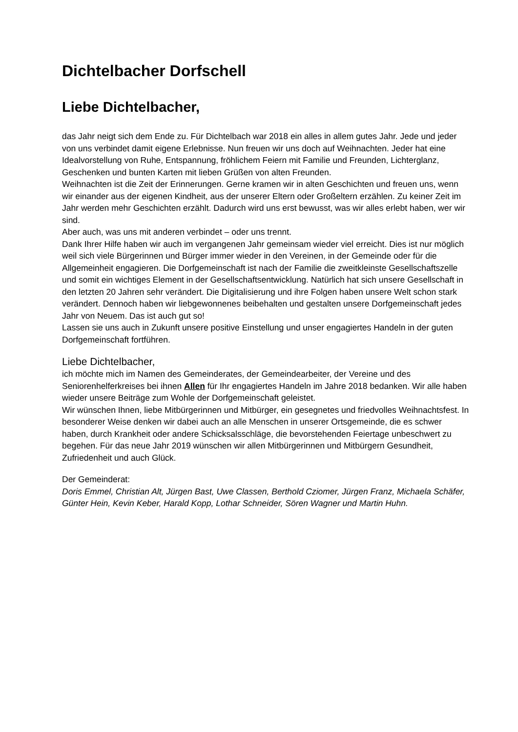Dichtelbacher Dorfschell
Liebe Dichtelbacher,
das Jahr neigt sich dem Ende zu. Für Dichtelbach war 2018 ein alles in allem gutes Jahr. Jede und jeder von uns verbindet damit eigene Erlebnisse. Nun freuen wir uns doch auf Weihnachten. Jeder hat eine Idealvorstellung von Ruhe, Entspannung, fröhlichem Feiern mit Familie und Freunden, Lichterglanz, Geschenken und bunten Karten mit lieben Grüßen von alten Freunden.
Weihnachten ist die Zeit der Erinnerungen. Gerne kramen wir in alten Geschichten und freuen uns, wenn wir einander aus der eigenen Kindheit, aus der unserer Eltern oder Großeltern erzählen. Zu keiner Zeit im Jahr werden mehr Geschichten erzählt. Dadurch wird uns erst bewusst, was wir alles erlebt haben, wer wir sind.
Aber auch, was uns mit anderen verbindet – oder uns trennt.
Dank Ihrer Hilfe haben wir auch im vergangenen Jahr gemeinsam wieder viel erreicht. Dies ist nur möglich weil sich viele Bürgerinnen und Bürger immer wieder in den Vereinen, in der Gemeinde oder für die Allgemeinheit engagieren. Die Dorfgemeinschaft ist nach der Familie die zweitkleinste Gesellschaftszelle und somit ein wichtiges Element in der Gesellschaftsentwicklung. Natürlich hat sich unsere Gesellschaft in den letzten 20 Jahren sehr verändert. Die Digitalisierung und ihre Folgen haben unsere Welt schon stark verändert. Dennoch haben wir liebgewonnenes beibehalten und gestalten unsere Dorfgemeinschaft jedes Jahr von Neuem. Das ist auch gut so!
Lassen sie uns auch in Zukunft unsere positive Einstellung und unser engagiertes Handeln in der guten Dorfgemeinschaft fortführen.
Liebe Dichtelbacher,
ich möchte mich im Namen des Gemeinderates, der Gemeindearbeiter, der Vereine und des Seniorenhelferkreises bei ihnen Allen für Ihr engagiertes Handeln im Jahre 2018 bedanken. Wir alle haben wieder unsere Beiträge zum Wohle der Dorfgemeinschaft geleistet.
Wir wünschen Ihnen, liebe Mitbürgerinnen und Mitbürger, ein gesegnetes und friedvolles Weihnachtsfest. In besonderer Weise denken wir dabei auch an alle Menschen in unserer Ortsgemeinde, die es schwer haben, durch Krankheit oder andere Schicksalsschläge, die bevorstehenden Feiertage unbeschwert zu begehen. Für das neue Jahr 2019 wünschen wir allen Mitbürgerinnen und Mitbürgern Gesundheit, Zufriedenheit und auch Glück.
Der Gemeinderat:
Doris Emmel, Christian Alt, Jürgen Bast, Uwe Classen, Berthold Cziomer, Jürgen Franz, Michaela Schäfer, Günter Hein, Kevin Keber, Harald Kopp, Lothar Schneider, Sören Wagner und Martin Huhn.